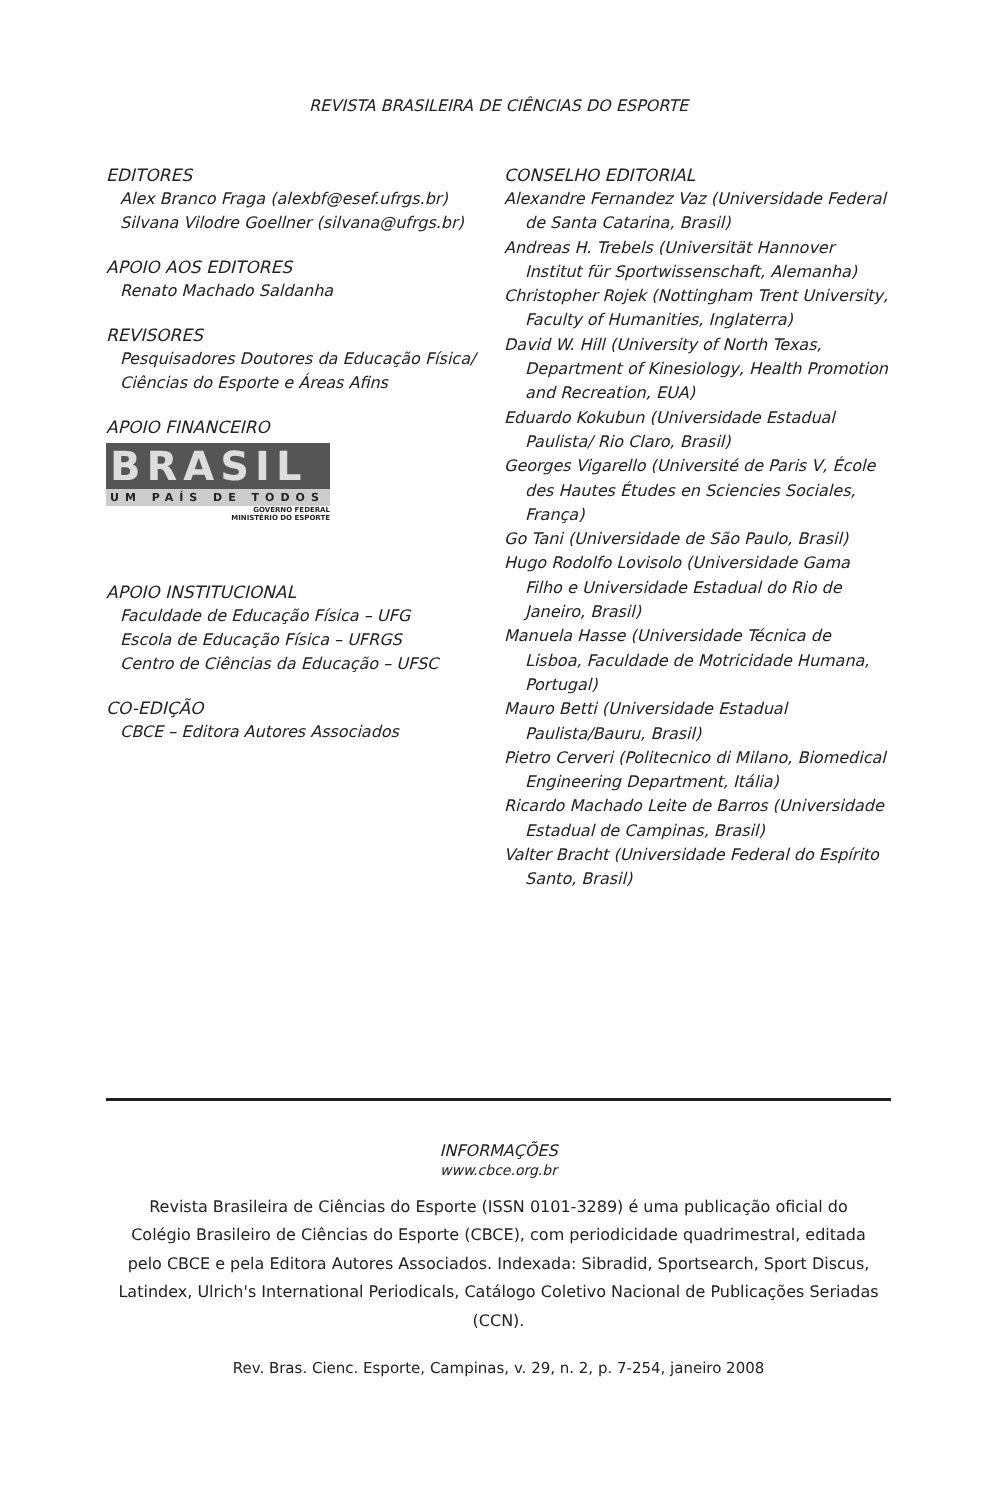REVISTA BRASILEIRA DE CIÊNCIAS DO ESPORTE
EDITORES
Alex Branco Fraga (alexbf@esef.ufrgs.br)
Silvana Vilodre Goellner (silvana@ufrgs.br)
APOIO AOS EDITORES
Renato Machado Saldanha
REVISORES
Pesquisadores Doutores da Educação Física/
Ciências do Esporte e Áreas Afins
APOIO FINANCEIRO
BRASIL
UM PAÍS DE TODOS
GOVERNO FEDERAL
MINISTÉRIO DO ESPORTE
APOIO INSTITUCIONAL
Faculdade de Educação Física – UFG
Escola de Educação Física – UFRGS
Centro de Ciências da Educação – UFSC
CO-EDIÇÃO
CBCE – Editora Autores Associados
CONSELHO EDITORIAL
Alexandre Fernandez Vaz (Universidade Federal de Santa Catarina, Brasil)
Andreas H. Trebels (Universität Hannover Institut für Sportwissenschaft, Alemanha)
Christopher Rojek (Nottingham Trent University, Faculty of Humanities, Inglaterra)
David W. Hill (University of North Texas, Department of Kinesiology, Health Promotion and Recreation, EUA)
Eduardo Kokubun (Universidade Estadual Paulista/ Rio Claro, Brasil)
Georges Vigarello (Université de Paris V, École des Hautes Études en Sciencies Sociales, França)
Go Tani (Universidade de São Paulo, Brasil)
Hugo Rodolfo Lovisolo (Universidade Gama Filho e Universidade Estadual do Rio de Janeiro, Brasil)
Manuela Hasse (Universidade Técnica de Lisboa, Faculdade de Motricidade Humana, Portugal)
Mauro Betti (Universidade Estadual Paulista/Bauru, Brasil)
Pietro Cerveri (Politecnico di Milano, Biomedical Engineering Department, Itália)
Ricardo Machado Leite de Barros (Universidade Estadual de Campinas, Brasil)
Valter Bracht (Universidade Federal do Espírito Santo, Brasil)
INFORMAÇÕES
www.cbce.org.br
Revista Brasileira de Ciências do Esporte (ISSN 0101-3289) é uma publicação oficial do Colégio Brasileiro de Ciências do Esporte (CBCE), com periodicidade quadrimestral, editada pelo CBCE e pela Editora Autores Associados. Indexada: Sibradid, Sportsearch, Sport Discus, Latindex, Ulrich's International Periodicals, Catálogo Coletivo Nacional de Publicações Seriadas (CCN).
Rev. Bras. Cienc. Esporte, Campinas, v. 29, n. 2, p. 7-254, janeiro 2008